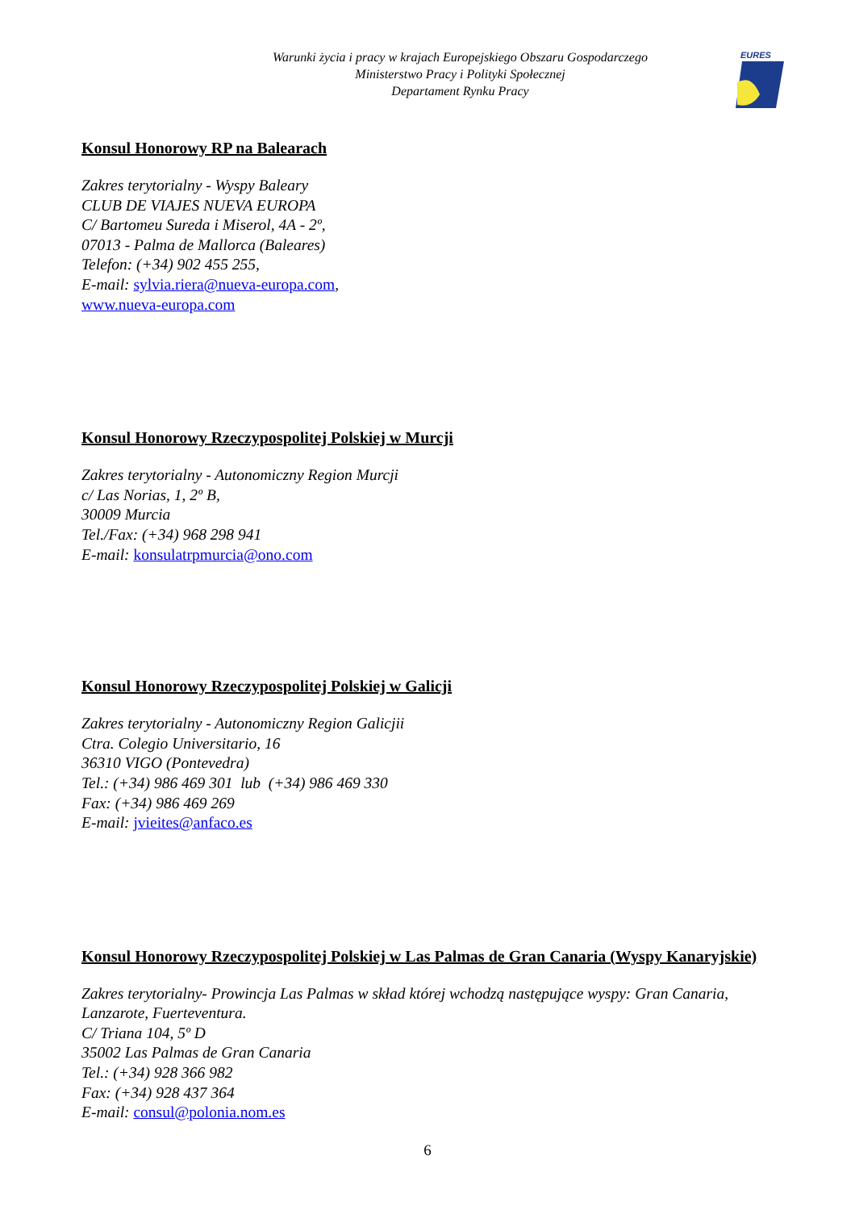Warunki życia i pracy w krajach Europejskiego Obszaru Gospodarczego
Ministerstwo Pracy i Polityki Społecznej
Departament Rynku Pracy
EURES
Konsul Honorowy RP na Balearach
Zakres terytorialny - Wyspy Baleary
CLUB DE VIAJES NUEVA EUROPA
C/ Bartomeu Sureda i Miserol, 4A - 2º,
07013 - Palma de Mallorca (Baleares)
Telefon: (+34) 902 455 255,
E-mail: sylvia.riera@nueva-europa.com,
www.nueva-europa.com
Konsul Honorowy Rzeczypospolitej Polskiej w Murcji
Zakres terytorialny - Autonomiczny Region Murcji
c/ Las Norias, 1, 2º B,
30009 Murcia
Tel./Fax: (+34) 968 298 941
E-mail: konsulatrpmurcia@ono.com
Konsul Honorowy Rzeczypospolitej Polskiej w Galicji
Zakres terytorialny - Autonomiczny Region Galicjii
Ctra. Colegio Universitario, 16
36310 VIGO (Pontevedra)
Tel.: (+34) 986 469 301 lub (+34) 986 469 330
Fax: (+34) 986 469 269
E-mail: jvieites@anfaco.es
Konsul Honorowy Rzeczypospolitej Polskiej w Las Palmas de Gran Canaria (Wyspy Kanaryjskie)
Zakres terytorialny- Prowincja Las Palmas w skład której wchodzą następujące wyspy: Gran Canaria, Lanzarote, Fuerteventura.
C/ Triana 104, 5º D
35002 Las Palmas de Gran Canaria
Tel.: (+34) 928 366 982
Fax: (+34) 928 437 364
E-mail: consul@polonia.nom.es
6